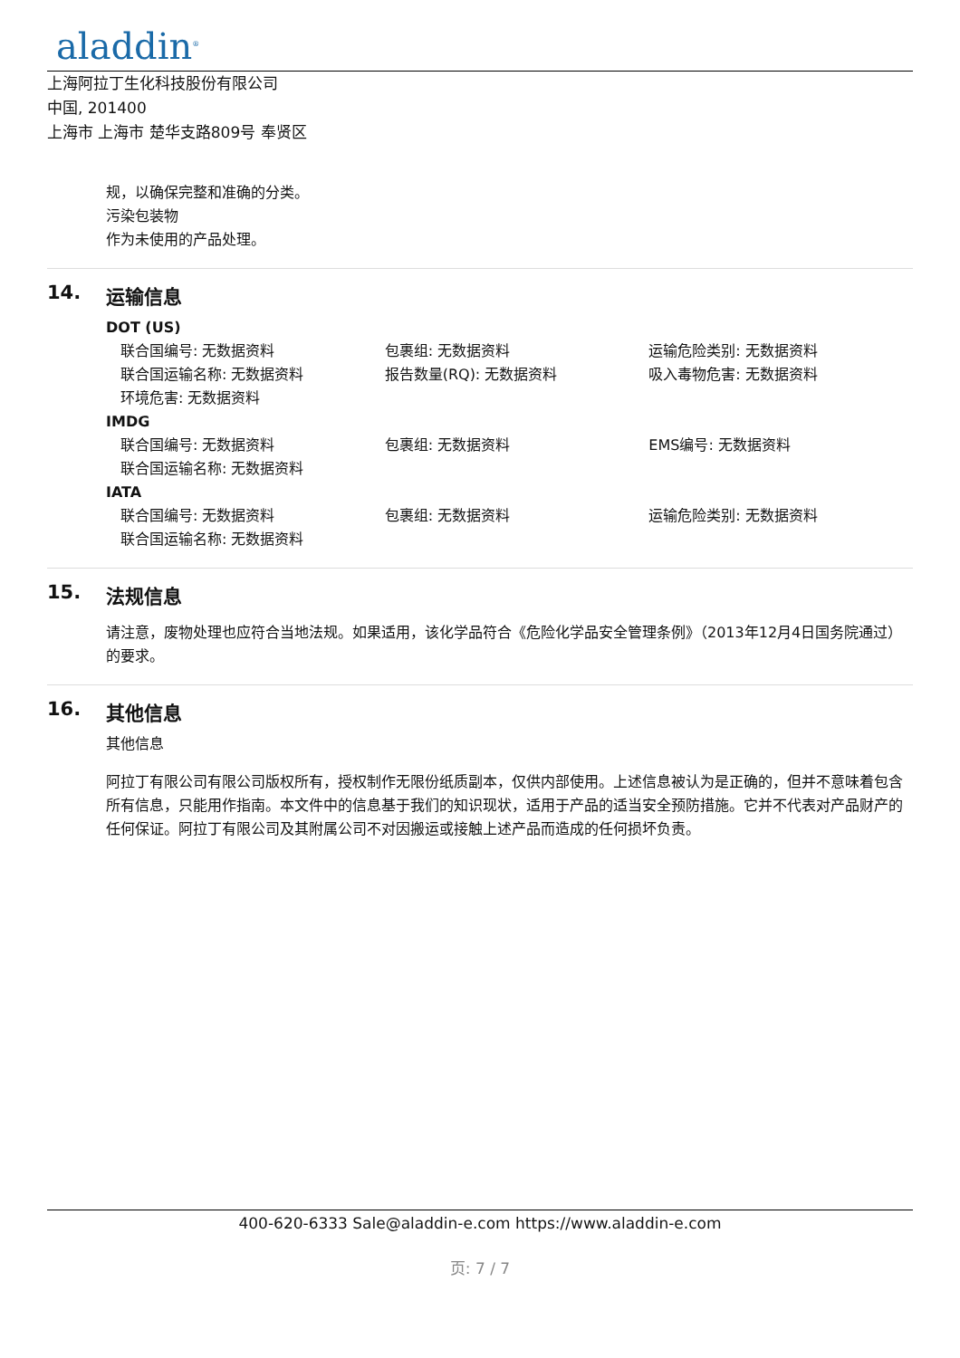aladdin<sup>®</sup>
上海阿拉丁生化科技股份有限公司
中国, 201400
上海市 上海市 楚华支路809号 奉贤区
规，以确保完整和准确的分类。
污染包装物
作为未使用的产品处理。
14. 运输信息
DOT (US)
联合国编号: 无数据资料 包裹组: 无数据资料 运输危险类别: 无数据资料
联合国运输名称: 无数据资料 报告数量(RQ): 无数据资料 吸入毒物危害: 无数据资料
环境危害: 无数据资料
IMDG
联合国编号: 无数据资料 包裹组: 无数据资料 EMS编号: 无数据资料
联合国运输名称: 无数据资料
IATA
联合国编号: 无数据资料 包裹组: 无数据资料 运输危险类别: 无数据资料
联合国运输名称: 无数据资料
15. 法规信息
请注意，废物处理也应符合当地法规。如果适用，该化学品符合《危险化学品安全管理条例》（2013年12月4日国务院通过）的要求。
16. 其他信息
其他信息
阿拉丁有限公司有限公司版权所有，授权制作无限份纸质副本，仅供内部使用。上述信息被认为是正确的，但并不意味着包含所有信息，只能用作指南。本文件中的信息基于我们的知识现状，适用于产品的适当安全预防措施。它并不代表对产品财产的任何保证。阿拉丁有限公司及其附属公司不对因搬运或接触上述产品而造成的任何损坏负责。
400-620-6333 Sale@aladdin-e.com https://www.aladdin-e.com
页: 7 / 7